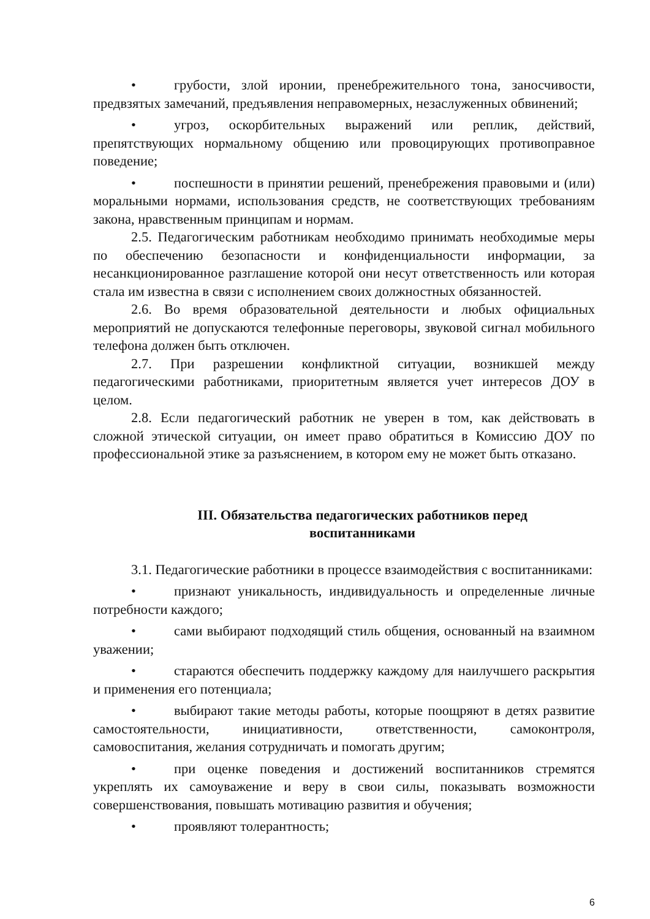• грубости, злой иронии, пренебрежительного тона, заносчивости, предвзятых замечаний, предъявления неправомерных, незаслуженных обвинений;
• угроз, оскорбительных выражений или реплик, действий, препятствующих нормальному общению или провоцирующих противоправное поведение;
• поспешности в принятии решений, пренебрежения правовыми и (или) моральными нормами, использования средств, не соответствующих требованиям закона, нравственным принципам и нормам.
2.5. Педагогическим работникам необходимо принимать необходимые меры по обеспечению безопасности и конфиденциальности информации, за несанкционированное разглашение которой они несут ответственность или которая стала им известна в связи с исполнением своих должностных обязанностей.
2.6. Во время образовательной деятельности и любых официальных мероприятий не допускаются телефонные переговоры, звуковой сигнал мобильного телефона должен быть отключен.
2.7. При разрешении конфликтной ситуации, возникшей между педагогическими работниками, приоритетным является учет интересов ДОУ в целом.
2.8. Если педагогический работник не уверен в том, как действовать в сложной этической ситуации, он имеет право обратиться в Комиссию ДОУ по профессиональной этике за разъяснением, в котором ему не может быть отказано.
III. Обязательства педагогических работников перед
воспитанниками
3.1. Педагогические работники в процессе взаимодействия с воспитанниками:
• признают уникальность, индивидуальность и определенные личные потребности каждого;
• сами выбирают подходящий стиль общения, основанный на взаимном уважении;
• стараются обеспечить поддержку каждому для наилучшего раскрытия и применения его потенциала;
• выбирают такие методы работы, которые поощряют в детях развитие самостоятельности, инициативности, ответственности, самоконтроля, самовоспитания, желания сотрудничать и помогать другим;
• при оценке поведения и достижений воспитанников стремятся укреплять их самоуважение и веру в свои силы, показывать возможности совершенствования, повышать мотивацию развития и обучения;
• проявляют толерантность;
6